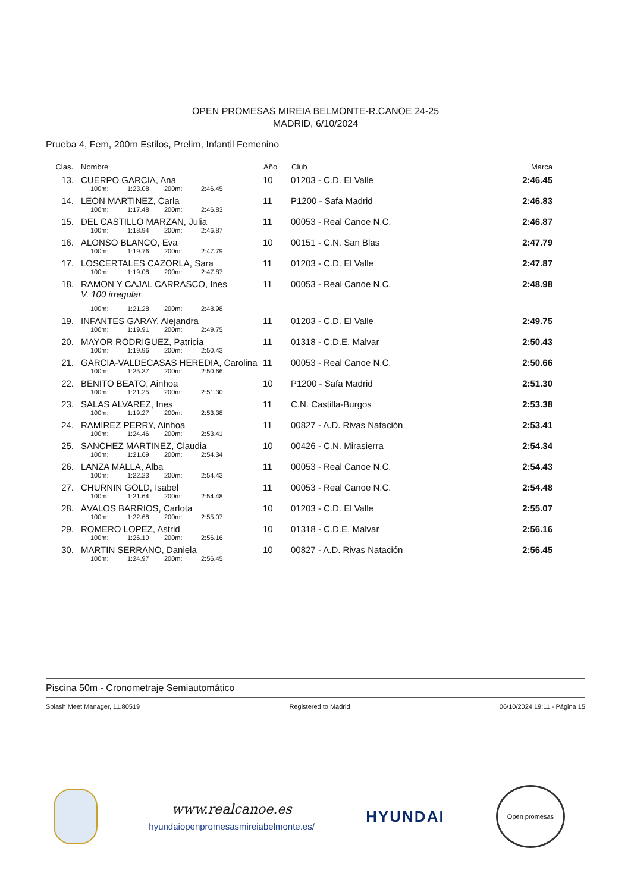OPEN PROMESAS MIREIA BELMONTE-R.CANOE 24-25
MADRID, 6/10/2024
Prueba 4, Fem, 200m Estilos, Prelim, Infantil Femenino
| Clas. | Nombre | Año | Club | Marca |
| --- | --- | --- | --- | --- |
| 13. | CUERPO GARCIA, Ana | 10 | 01203 - C.D. El Valle | 2:46.45 |
| | 100m: 1:23.08 200m: 2:46.45 | | | |
| 14. | LEON MARTINEZ, Carla | 11 | P1200 - Safa Madrid | 2:46.83 |
| | 100m: 1:17.48 200m: 2:46.83 | | | |
| 15. | DEL CASTILLO MARZAN, Julia | 11 | 00053 - Real Canoe N.C. | 2:46.87 |
| | 100m: 1:18.94 200m: 2:46.87 | | | |
| 16. | ALONSO BLANCO, Eva | 10 | 00151 - C.N. San Blas | 2:47.79 |
| | 100m: 1:19.76 200m: 2:47.79 | | | |
| 17. | LOSCERTALES CAZORLA, Sara | 11 | 01203 - C.D. El Valle | 2:47.87 |
| | 100m: 1:19.08 200m: 2:47.87 | | | |
| 18. | RAMON Y CAJAL CARRASCO, Ines V. 100 irregular | 11 | 00053 - Real Canoe N.C. | 2:48.98 |
| | 100m: 1:21.28 200m: 2:48.98 | | | |
| 19. | INFANTES GARAY, Alejandra | 11 | 01203 - C.D. El Valle | 2:49.75 |
| | 100m: 1:19.91 200m: 2:49.75 | | | |
| 20. | MAYOR RODRIGUEZ, Patricia | 11 | 01318 - C.D.E. Malvar | 2:50.43 |
| | 100m: 1:19.96 200m: 2:50.43 | | | |
| 21. | GARCIA-VALDECASAS HEREDIA, Carolina | 11 | 00053 - Real Canoe N.C. | 2:50.66 |
| | 100m: 1:25.37 200m: 2:50.66 | | | |
| 22. | BENITO BEATO, Ainhoa | 10 | P1200 - Safa Madrid | 2:51.30 |
| | 100m: 1:21.25 200m: 2:51.30 | | | |
| 23. | SALAS ALVAREZ, Ines | 11 | C.N. Castilla-Burgos | 2:53.38 |
| | 100m: 1:19.27 200m: 2:53.38 | | | |
| 24. | RAMIREZ PERRY, Ainhoa | 11 | 00827 - A.D. Rivas Natación | 2:53.41 |
| | 100m: 1:24.46 200m: 2:53.41 | | | |
| 25. | SANCHEZ MARTINEZ, Claudia | 10 | 00426 - C.N. Mirasierra | 2:54.34 |
| | 100m: 1:21.69 200m: 2:54.34 | | | |
| 26. | LANZA MALLA, Alba | 11 | 00053 - Real Canoe N.C. | 2:54.43 |
| | 100m: 1:22.23 200m: 2:54.43 | | | |
| 27. | CHURNIN GOLD, Isabel | 11 | 00053 - Real Canoe N.C. | 2:54.48 |
| | 100m: 1:21.64 200m: 2:54.48 | | | |
| 28. | ÁVALOS BARRIOS, Carlota | 10 | 01203 - C.D. El Valle | 2:55.07 |
| | 100m: 1:22.68 200m: 2:55.07 | | | |
| 29. | ROMERO LOPEZ, Astrid | 10 | 01318 - C.D.E. Malvar | 2:56.16 |
| | 100m: 1:26.10 200m: 2:56.16 | | | |
| 30. | MARTIN SERRANO, Daniela | 10 | 00827 - A.D. Rivas Natación | 2:56.45 |
| | 100m: 1:24.97 200m: 2:56.45 | | | |
Piscina 50m - Cronometraje Semiautomático
Splash Meet Manager, 11.80519 Registered to Madrid 06/10/2024 19:11 - Página 15
www.realcanoe.es
hyundaiopenpromesasmireiabelmonte.es/
HYUNDAI
Open promesas